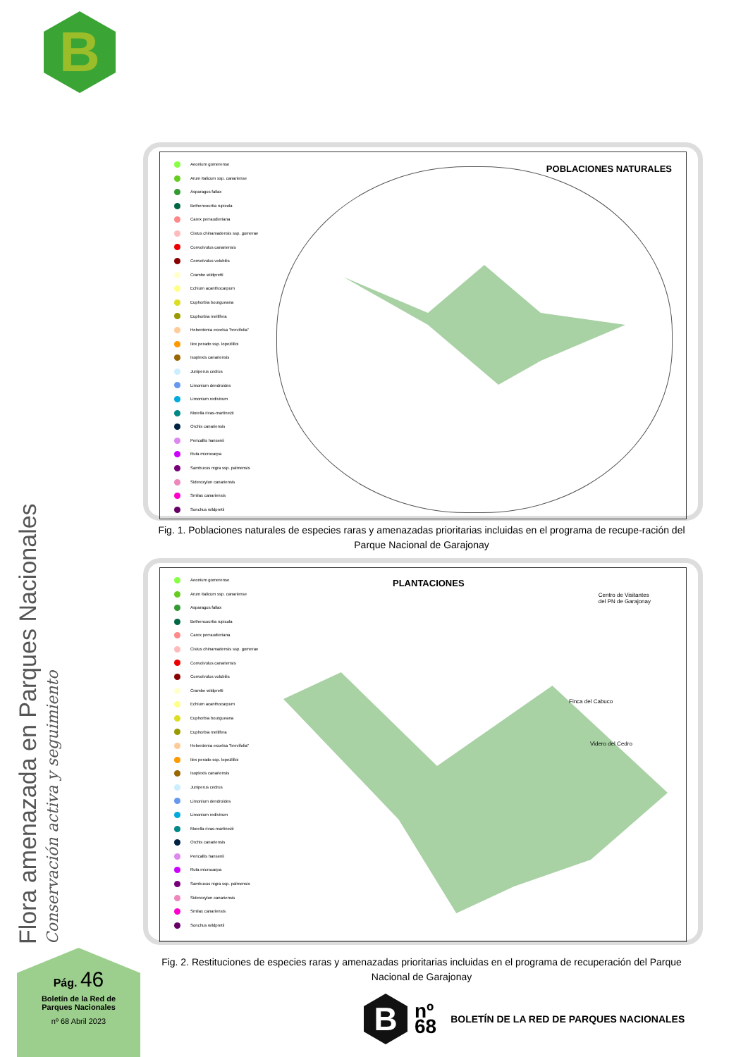B
Aeonium gomerense
Arum italicum ssp. canariense
Asparagus fallax
Bethencourtia rupicola
Carex perraudieriana
Cistus chinamadensis ssp. gomerae
Convolvulus canariensis
Convolvulus volubilis
Crambe wildpretti
Echium acanthocarpum
Euphorbia bourgueana
Euphorbia mellifera
Heberdenia excelsa "brevifolia"
Ilex perado ssp. lopezlilloi
Isoplexis canariensis
Juniperus cedrus
Limonium dendroides
Limonium redivivum
Morella rivas-martinezii
Orchis canariensis
Pericallis hansenii
Ruta microcarpa
Sambucus nigra ssp. palmensis
Sideroxylon canariensis
Smilax canariensis
Sonchus wildpretii
POBLACIONES NATURALES
Fig. 1. Poblaciones naturales de especies raras y amenazadas prioritarias incluidas en el programa de recupe-ración del Parque Nacional de Garajonay
Aeonium gomerense
Arum italicum ssp. canariense
Asparagus fallax
Bethencourtia rupicola
Carex perraudieriana
Cistus chinamadensis ssp. gomerae
Convolvulus canariensis
Convolvulus volubilis
Crambe wildpretti
Echium acanthocarpum
Euphorbia bourgueana
Euphorbia mellifera
Heberdenia excelsa "brevifolia"
Ilex perado ssp. lopezlilloi
Isoplexis canariensis
Juniperus cedrus
Limonium dendroides
Limonium redivivum
Morella rivas-martinezii
Orchis canariensis
Pericallis hansenii
Ruta microcarpa
Sambucus nigra ssp. palmensis
Sideroxylon canariensis
Smilax canariensis
Sonchus wildpretii
PLANTACIONES
Centro de Visitantes
del PN de Garajonay
Finca del Cabuco
Videro del Cedro
Fig. 2. Restituciones de especies raras y amenazadas prioritarias incluidas en el programa de recuperación del Parque Nacional de Garajonay
Flora amenazada en Parques Nacionales Conservación activa y seguimiento
Pág. 46
Boletín de la Red de
Parques Nacionales
nº 68 Abril 2023
B
nº
68
BOLETÍN DE LA RED DE PARQUES NACIONALES